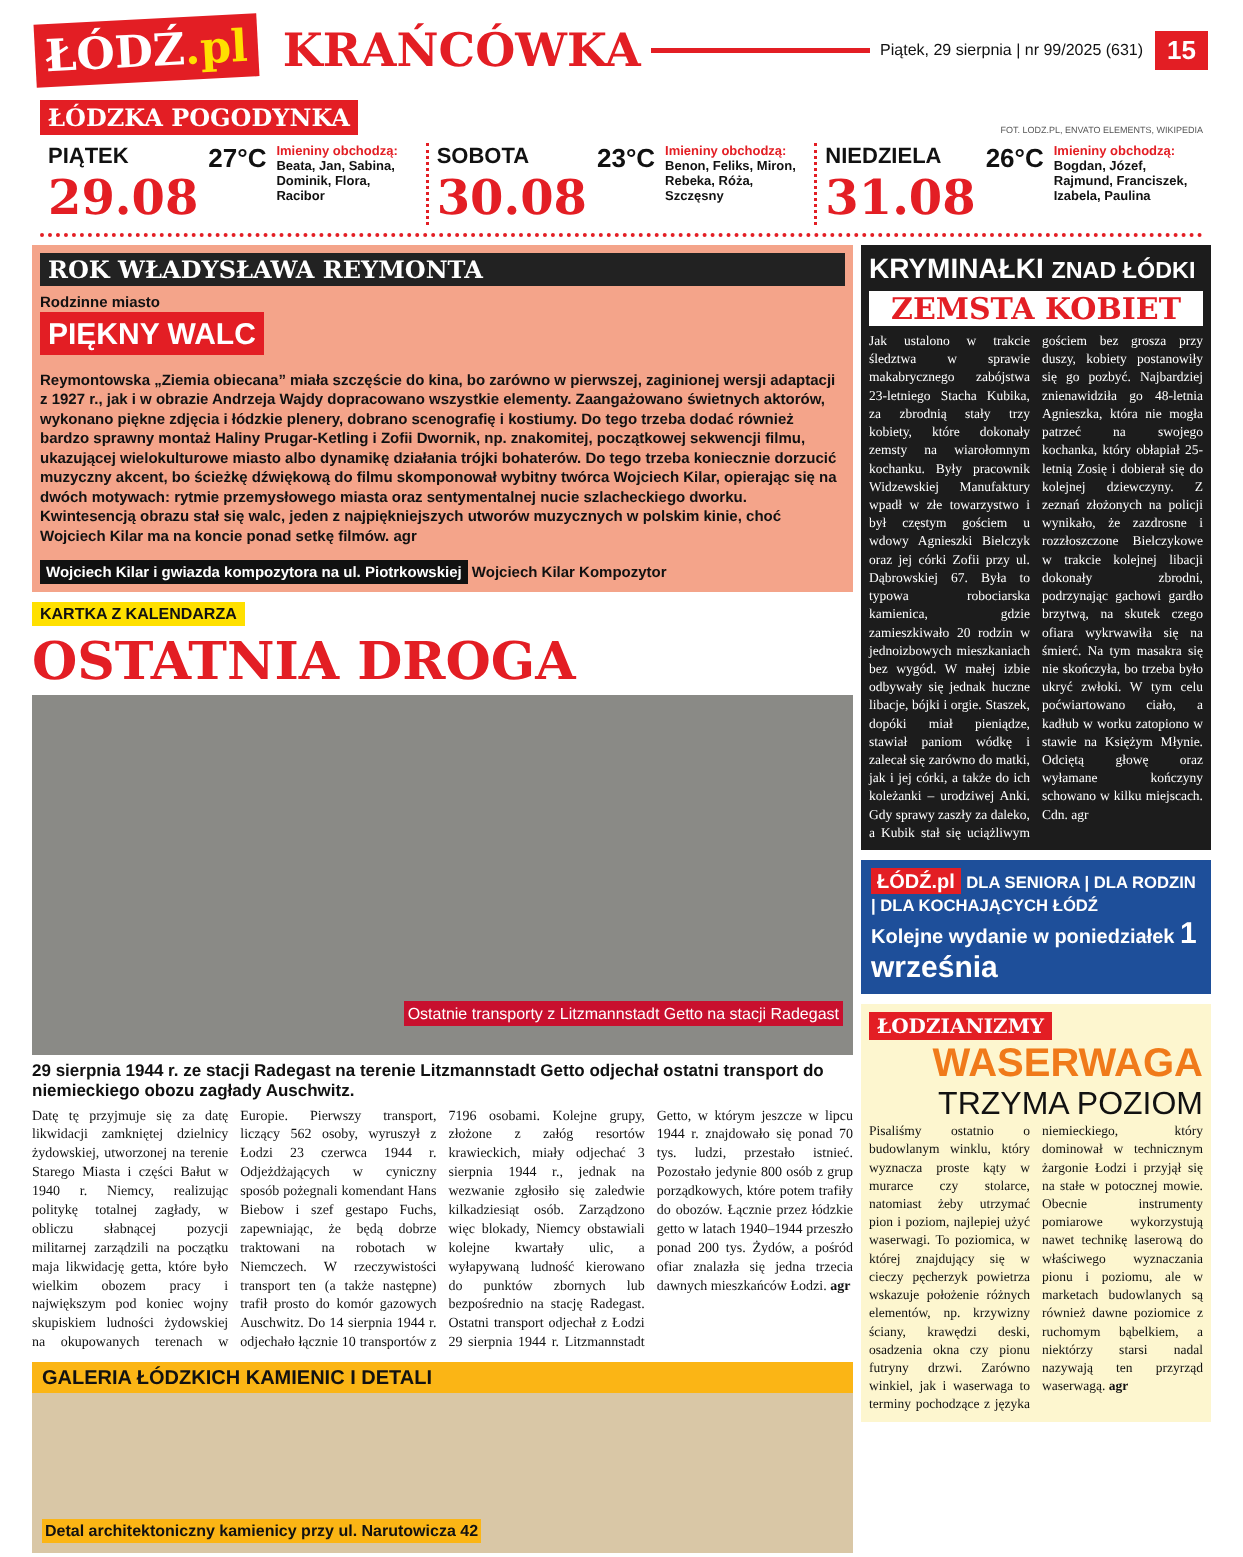ŁÓDŹ.pl
KRAŃCÓWKA
Piątek, 29 sierpnia | nr 99/2025 (631)
15
ŁÓDZKA POGODYNKA FOT. LODZ.PL, ENVATO ELEMENTS, WIKIPEDIA
PIĄTEK
29.08
27°C
Imieniny obchodzą:
Beata, Jan, Sabina, Dominik, Flora, Racibor
SOBOTA
30.08
23°C
Imieniny obchodzą:
Benon, Feliks, Miron, Rebeka, Róża, Szczęsny
NIEDZIELA
31.08
26°C
Imieniny obchodzą:
Bogdan, Józef, Rajmund, Franciszek, Izabela, Paulina
ROK WŁADYSŁAWA REYMONTA
Rodzinne miasto
PIĘKNY WALC
Reymontowska „Ziemia obiecana” miała szczęście do kina, bo zarówno w pierwszej, zaginionej wersji adaptacji z 1927 r., jak i w obrazie Andrzeja Wajdy dopracowano wszystkie elementy. Zaangażowano świetnych aktorów, wykonano piękne zdjęcia i łódzkie plenery, dobrano scenografię i kostiumy. Do tego trzeba dodać również bardzo sprawny montaż Haliny Prugar-Ketling i Zofii Dwornik, np. znakomitej, początkowej sekwencji filmu, ukazującej wielokulturowe miasto albo dynamikę działania trójki bohaterów. Do tego trzeba koniecznie dorzucić muzyczny akcent, bo ścieżkę dźwiękową do filmu skomponował wybitny twórca Wojciech Kilar, opierając się na dwóch motywach: rytmie przemysłowego miasta oraz sentymentalnej nucie szlacheckiego dworku. Kwintesencją obrazu stał się walc, jeden z najpiękniejszych utworów muzycznych w polskim kinie, choć Wojciech Kilar ma na koncie ponad setkę filmów. agr
Wojciech Kilar i gwiazda kompozytora na ul. Piotrkowskiej
Wojciech Kilar Kompozytor
KARTKA Z KALENDARZA
OSTATNIA DROGA
Ostatnie transporty z Litzmannstadt Getto na stacji Radegast
29 sierpnia 1944 r. ze stacji Radegast na terenie Litzmannstadt Getto odjechał ostatni transport do niemieckiego obozu zagłady Auschwitz.
Datę tę przyjmuje się za datę likwidacji zamkniętej dzielnicy żydowskiej, utworzonej na terenie Starego Miasta i części Bałut w 1940 r. Niemcy, realizując politykę totalnej zagłady, w obliczu słabnącej pozycji militarnej zarządzili na początku maja likwidację getta, które było wielkim obozem pracy i największym pod koniec wojny skupiskiem ludności żydowskiej na okupowanych terenach w Europie. Pierwszy transport, liczący 562 osoby, wyruszył z Łodzi 23 czerwca 1944 r. Odjeżdżających w cyniczny sposób pożegnali komendant Hans Biebow i szef gestapo Fuchs, zapewniając, że będą dobrze traktowani na robotach w Niemczech. W rzeczywistości transport ten (a także następne) trafił prosto do komór gazowych Auschwitz. Do 14 sierpnia 1944 r. odjechało łącznie 10 transportów z 7196 osobami. Kolejne grupy, złożone z załóg resortów krawieckich, miały odjechać 3 sierpnia 1944 r., jednak na wezwanie zgłosiło się zaledwie kilkadziesiąt osób. Zarządzono więc blokady, Niemcy obstawiali kolejne kwartały ulic, a wyłapywaną ludność kierowano do punktów zbornych lub bezpośrednio na stację Radegast. Ostatni transport odjechał z Łodzi 29 sierpnia 1944 r. Litzmannstadt Getto, w którym jeszcze w lipcu 1944 r. znajdowało się ponad 70 tys. ludzi, przestało istnieć. Pozostało jedynie 800 osób z grup porządkowych, które potem trafiły do obozów. Łącznie przez łódzkie getto w latach 1940–1944 przeszło ponad 200 tys. Żydów, a pośród ofiar znalazła się jedna trzecia dawnych mieszkańców Łodzi. agr
GALERIA ŁÓDZKICH KAMIENIC I DETALI
Detal architektoniczny kamienicy przy ul. Narutowicza 42
KRYMINAŁKI ZNAD ŁÓDKI
ZEMSTA KOBIET
Jak ustalono w trakcie śledztwa w sprawie makabrycznego zabójstwa 23-letniego Stacha Kubika, za zbrodnią stały trzy kobiety, które dokonały zemsty na wiarołomnym kochanku. Były pracownik Widzewskiej Manufaktury wpadł w złe towarzystwo i był częstym gościem u wdowy Agnieszki Bielczyk oraz jej córki Zofii przy ul. Dąbrowskiej 67. Była to typowa robociarska kamienica, gdzie zamieszkiwało 20 rodzin w jednoizbowych mieszkaniach bez wygód. W małej izbie odbywały się jednak huczne libacje, bójki i orgie. Staszek, dopóki miał pieniądze, stawiał paniom wódkę i zalecał się zarówno do matki, jak i jej córki, a także do ich koleżanki – urodziwej Anki. Gdy sprawy zaszły za daleko, a Kubik stał się uciążliwym gościem bez grosza przy duszy, kobiety postanowiły się go pozbyć. Najbardziej znienawidziła go 48-letnia Agnieszka, która nie mogła patrzeć na swojego kochanka, który obłapiał 25-letnią Zosię i dobierał się do kolejnej dziewczyny. Z zeznań złożonych na policji wynikało, że zazdrosne i rozzłoszczone Bielczykowe w trakcie kolejnej libacji dokonały zbrodni, podrzynając gachowi gardło brzytwą, na skutek czego ofiara wykrwawiła się na śmierć. Na tym masakra się nie skończyła, bo trzeba było ukryć zwłoki. W tym celu poćwiartowano ciało, a kadłub w worku zatopiono w stawie na Księżym Młynie. Odciętą głowę oraz wyłamane kończyny schowano w kilku miejscach. Cdn. agr
ŁÓDŹ.pl DLA SENIORA | DLA RODZIN | DLA KOCHAJĄCYCH ŁÓDŹ
Kolejne wydanie w poniedziałek 1 września
ŁODZIANIZMY
WASERWAGA
TRZYMA POZIOM
Pisaliśmy ostatnio o budowlanym winklu, który wyznacza proste kąty w murarce czy stolarce, natomiast żeby utrzymać pion i poziom, najlepiej użyć waserwagi. To poziomica, w której znajdujący się w cieczy pęcherzyk powietrza wskazuje położenie różnych elementów, np. krzywizny ściany, krawędzi deski, osadzenia okna czy pionu futryny drzwi. Zarówno winkiel, jak i waserwaga to terminy pochodzące z języka niemieckiego, który dominował w technicznym żargonie Łodzi i przyjął się na stałe w potocznej mowie. Obecnie instrumenty pomiarowe wykorzystują nawet technikę laserową do właściwego wyznaczania pionu i poziomu, ale w marketach budowlanych są również dawne poziomice z ruchomym bąbelkiem, a niektórzy starsi nadal nazywają ten przyrząd waserwagą. agr